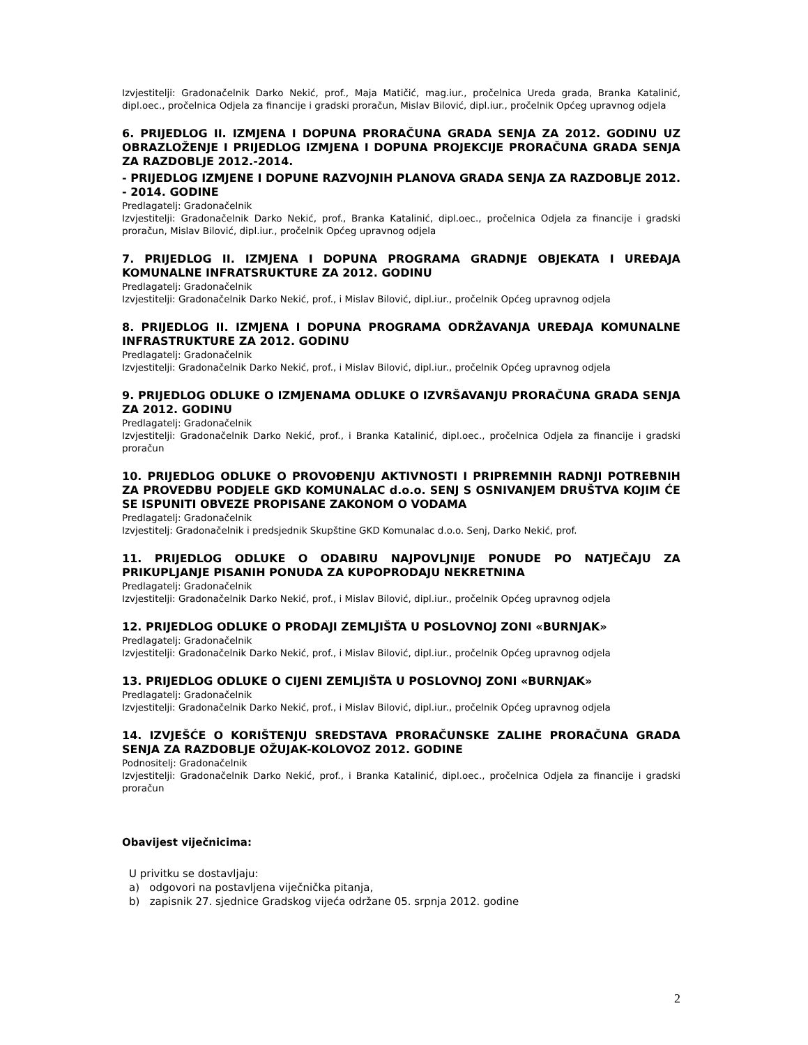Izvjestitelji: Gradonačelnik Darko Nekić, prof., Maja Matičić, mag.iur., pročelnica Ureda grada, Branka Katalinić, dipl.oec., pročelnica Odjela za financije i gradski proračun, Mislav Bilović, dipl.iur., pročelnik Općeg upravnog odjela
6. PRIJEDLOG II. IZMJENA I DOPUNA PRORAČUNA GRADA SENJA ZA 2012. GODINU UZ OBRAZLOŽENJE I PRIJEDLOG IZMJENA I DOPUNA PROJEKCIJE PRORAČUNA GRADA SENJA ZA RAZDOBLJE 2012.-2014.
- PRIJEDLOG IZMJENE I DOPUNE RAZVOJNIH PLANOVA GRADA SENJA ZA RAZDOBLJE 2012. - 2014. GODINE
Predlagatelj: Gradonačelnik
Izvjestitelji: Gradonačelnik Darko Nekić, prof., Branka Katalinić, dipl.oec., pročelnica Odjela za financije i gradski proračun, Mislav Bilović, dipl.iur., pročelnik Općeg upravnog odjela
7. PRIJEDLOG II. IZMJENA I DOPUNA PROGRAMA GRADNJE OBJEKATA I UREĐAJA KOMUNALNE INFRATSRUKTURE ZA 2012. GODINU
Predlagatelj: Gradonačelnik
Izvjestitelji: Gradonačelnik Darko Nekić, prof., i Mislav Bilović, dipl.iur., pročelnik Općeg upravnog odjela
8. PRIJEDLOG II. IZMJENA I DOPUNA PROGRAMA ODRŽAVANJA UREĐAJA KOMUNALNE INFRASTRUKTURE ZA 2012. GODINU
Predlagatelj: Gradonačelnik
Izvjestitelji: Gradonačelnik Darko Nekić, prof., i Mislav Bilović, dipl.iur., pročelnik Općeg upravnog odjela
9. PRIJEDLOG ODLUKE O IZMJENAMA ODLUKE O IZVRŠAVANJU PRORAČUNA GRADA SENJA ZA 2012. GODINU
Predlagatelj: Gradonačelnik
Izvjestitelji: Gradonačelnik Darko Nekić, prof., i Branka Katalinić, dipl.oec., pročelnica Odjela za financije i gradski proračun
10. PRIJEDLOG ODLUKE O PROVOĐENJU AKTIVNOSTI I PRIPREMNIH RADNJI POTREBNIH ZA PROVEDBU PODJELE GKD KOMUNALAC d.o.o. SENJ S OSNIVANJEM DRUŠTVA KOJIM ĆE SE ISPUNITI OBVEZE PROPISANE ZAKONOM O VODAMA
Predlagatelj: Gradonačelnik
Izvjestitelj: Gradonačelnik i predsjednik Skupštine GKD Komunalac d.o.o. Senj, Darko Nekić, prof.
11. PRIJEDLOG ODLUKE O ODABIRU NAJPOVLJNIJE PONUDE PO NATJEČAJU ZA PRIKUPLJANJE PISANIH PONUDA ZA KUPOPRODAJU NEKRETNINA
Predlagatelj: Gradonačelnik
Izvjestitelji: Gradonačelnik Darko Nekić, prof., i Mislav Bilović, dipl.iur., pročelnik Općeg upravnog odjela
12. PRIJEDLOG ODLUKE O PRODAJI ZEMLJIŠTA U POSLOVNOJ ZONI «BURNJAK»
Predlagatelj: Gradonačelnik
Izvjestitelji: Gradonačelnik Darko Nekić, prof., i Mislav Bilović, dipl.iur., pročelnik Općeg upravnog odjela
13. PRIJEDLOG ODLUKE O CIJENI ZEMLJIŠTA U POSLOVNOJ ZONI «BURNJAK»
Predlagatelj: Gradonačelnik
Izvjestitelji: Gradonačelnik Darko Nekić, prof., i Mislav Bilović, dipl.iur., pročelnik Općeg upravnog odjela
14. IZVJEŠĆE O KORIŠTENJU SREDSTAVA PRORAČUNSKE ZALIHE PRORAČUNA GRADA SENJA ZA RAZDOBLJE OŽUJAK-KOLOVOZ 2012. GODINE
Podnositelj: Gradonačelnik
Izvjestitelji: Gradonačelnik Darko Nekić, prof., i Branka Katalinić, dipl.oec., pročelnica Odjela za financije i gradski proračun
Obavijest viječnicima:
U privitku se dostavljaju:
a) odgovori na postavljena viječnička pitanja,
b) zapisnik 27. sjednice Gradskog vijeća održane 05. srpnja 2012. godine
2